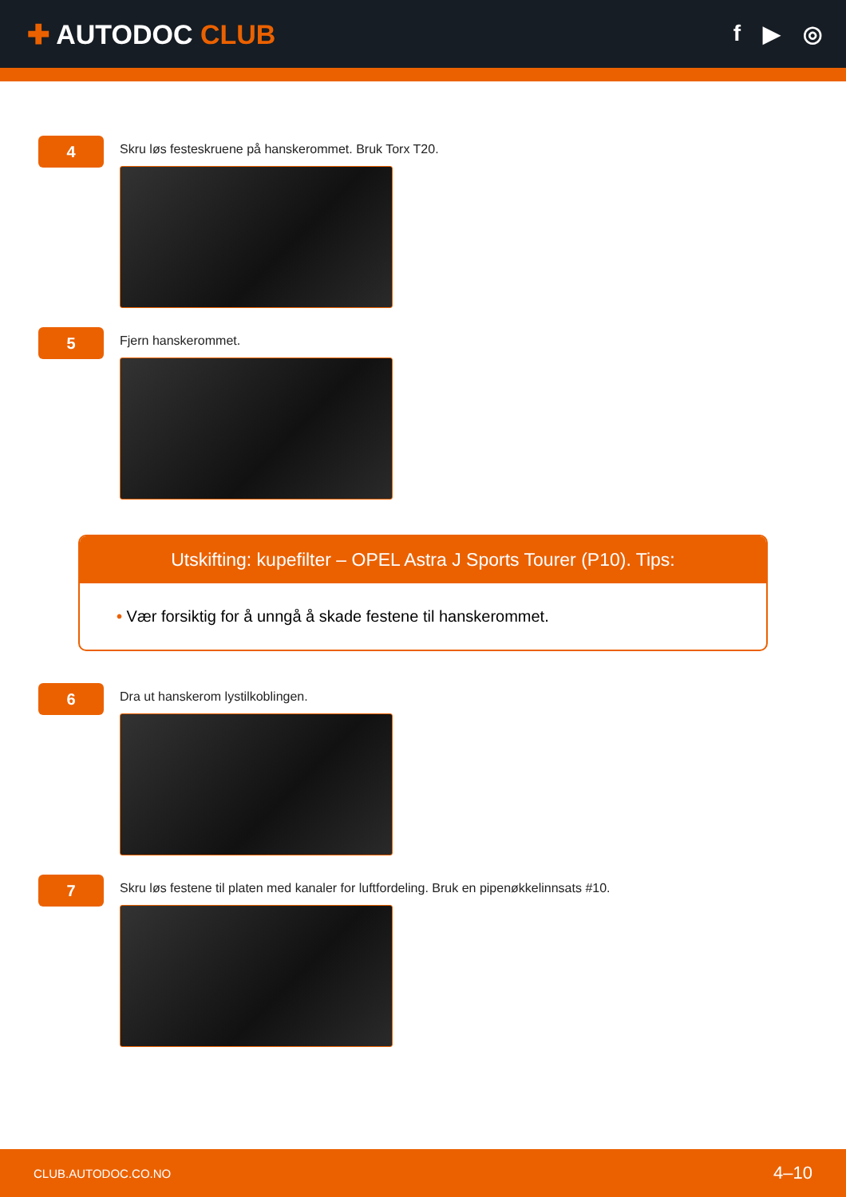✚ AUTODOC CLUB
f ▶ ◎
4
Skru løs festeskruene på hanskerommet. Bruk Torx T20.
5
Fjern hanskerommet.
Utskifting: kupefilter – OPEL Astra J Sports Tourer (P10). Tips:
• Vær forsiktig for å unngå å skade festene til hanskerommet.
6
Dra ut hanskerom lystilkoblingen.
7
Skru løs festene til platen med kanaler for luftfordeling. Bruk en pipenøkkelinnsats #10.
CLUB.AUTODOC.CO.NO 4–10